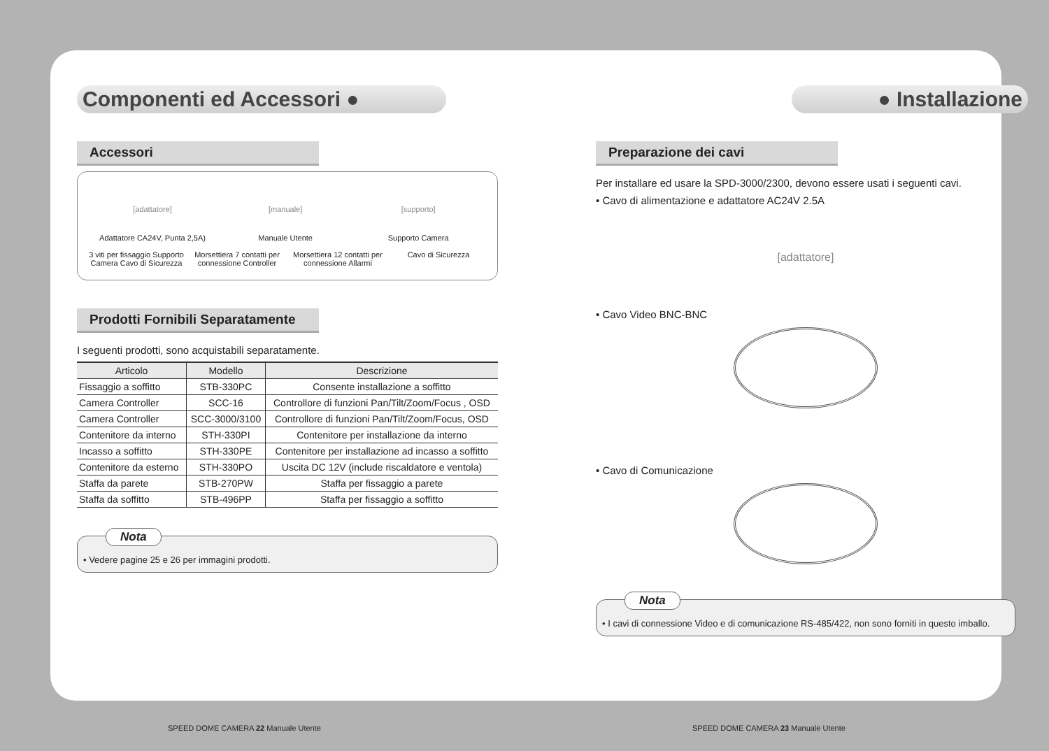Componenti ed Accessori ●
Accessori
[adattatore]
Adattatore CA24V, Punta 2,5A)
[manuale]
Manuale Utente
[supporto]
Supporto Camera
3 viti per fissaggio Supporto Camera Cavo di Sicurezza
Morsettiera 7 contatti per connessione Controller
Morsettiera 12 contatti per connessione Allarmi
Cavo di Sicurezza
Prodotti Fornibili Separatamente
I seguenti prodotti, sono acquistabili separatamente.
| Articolo | Modello | Descrizione |
| --- | --- | --- |
| Fissaggio a soffitto | STB-330PC | Consente installazione a soffitto |
| Camera Controller | SCC-16 | Controllore di funzioni Pan/Tilt/Zoom/Focus , OSD |
| Camera Controller | SCC-3000/3100 | Controllore di funzioni Pan/Tilt/Zoom/Focus, OSD |
| Contenitore da interno | STH-330PI | Contenitore per installazione da interno |
| Incasso a soffitto | STH-330PE | Contenitore per installazione ad incasso a soffitto |
| Contenitore da esterno | STH-330PO | Uscita DC 12V (include riscaldatore e ventola) |
| Staffa da parete | STB-270PW | Staffa per fissaggio a parete |
| Staffa da soffitto | STB-496PP | Staffa per fissaggio a soffitto |
Nota
• Vedere pagine 25 e 26 per immagini prodotti.
● Installazione
Preparazione dei cavi
Per installare ed usare la SPD-3000/2300, devono essere usati i seguenti cavi.
• Cavo di alimentazione e adattatore AC24V 2.5A
[adattatore]
• Cavo Video BNC-BNC
• Cavo di Comunicazione
Nota
• I cavi di connessione Video e di comunicazione RS-485/422, non sono forniti in questo imballo.
SPEED DOME CAMERA 22 Manuale Utente
SPEED DOME CAMERA 23 Manuale Utente